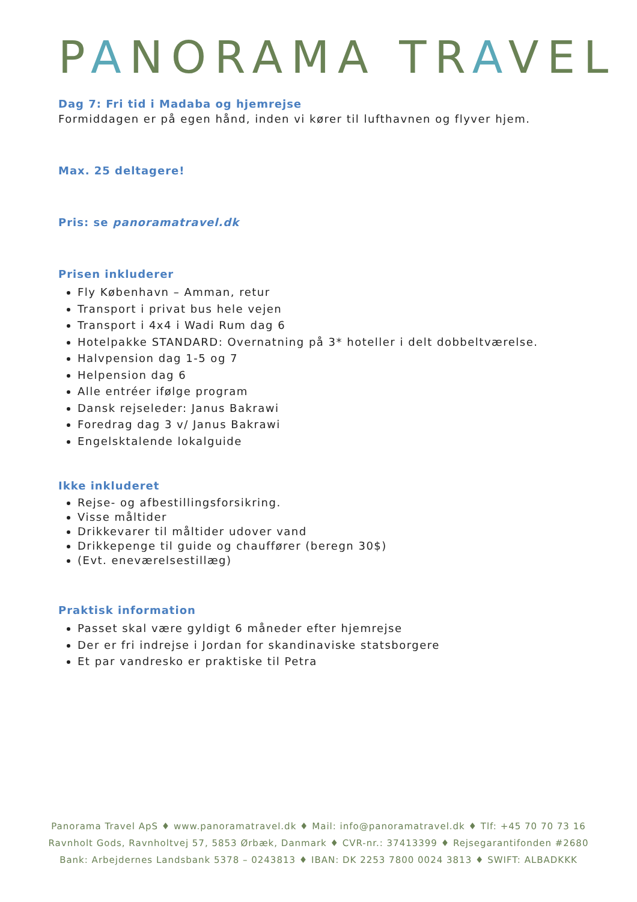PANORAMA TRAVEL
Dag 7: Fri tid i Madaba og hjemrejse
Formiddagen er på egen hånd, inden vi kører til lufthavnen og flyver hjem.
Max. 25 deltagere!
Pris: se panoramatravel.dk
Prisen inkluderer
Fly København – Amman, retur
Transport i privat bus hele vejen
Transport i 4x4 i Wadi Rum dag 6
Hotelpakke STANDARD: Overnatning på 3* hoteller i delt dobbeltværelse.
Halvpension dag 1-5 og 7
Helpension dag 6
Alle entréer ifølge program
Dansk rejseleder: Janus Bakrawi
Foredrag dag 3 v/ Janus Bakrawi
Engelsktalende lokalguide
Ikke inkluderet
Rejse- og afbestillingsforsikring.
Visse måltider
Drikkevarer til måltider udover vand
Drikkepenge til guide og chauffører (beregn 30$)
(Evt. eneværelsestillæg)
Praktisk information
Passet skal være gyldigt 6 måneder efter hjemrejse
Der er fri indrejse i Jordan for skandinaviske statsborgere
Et par vandresko er praktiske til Petra
Panorama Travel ApS ♦ www.panoramatravel.dk ♦ Mail: info@panoramatravel.dk ♦ Tlf: +45 70 70 73 16
Ravnholt Gods, Ravnholtvej 57, 5853 Ørbæk, Danmark ♦ CVR-nr.: 37413399 ♦ Rejsegarantifonden #2680
Bank: Arbejdernes Landsbank 5378 – 0243813 ♦ IBAN: DK 2253 7800 0024 3813 ♦ SWIFT: ALBADKKK